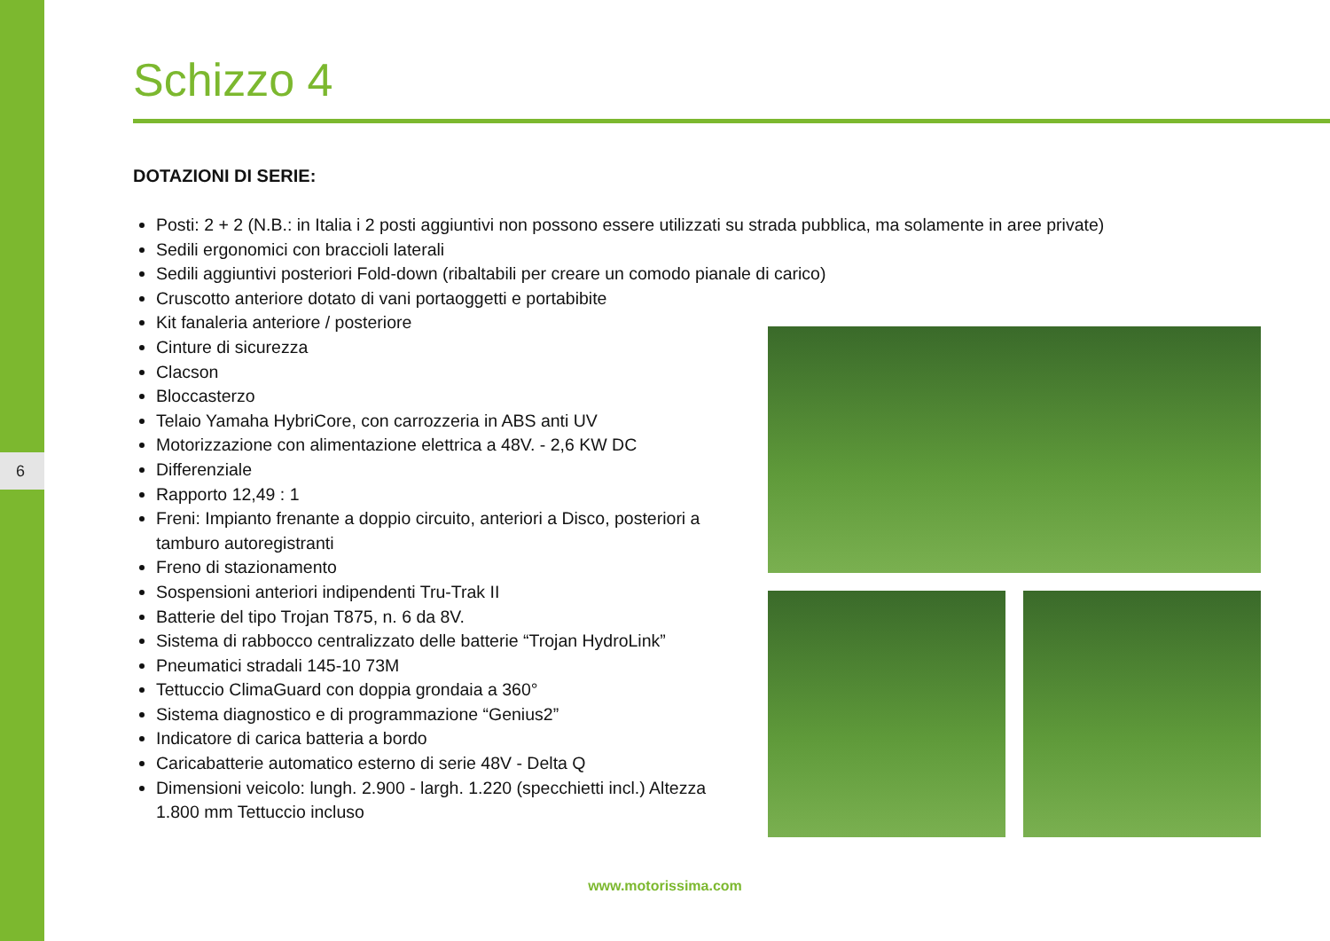6
Schizzo 4
DOTAZIONI DI SERIE:
Posti: 2 + 2 (N.B.: in Italia i 2 posti aggiuntivi non possono essere utilizzati su strada pubblica, ma solamente in aree private)
Sedili ergonomici con braccioli laterali
Sedili aggiuntivi posteriori Fold-down (ribaltabili per creare un comodo pianale di carico)
Cruscotto anteriore dotato di vani portaoggetti e portabibite
Kit fanaleria anteriore / posteriore
Cinture di sicurezza
Clacson
Bloccasterzo
Telaio Yamaha HybriCore, con carrozzeria in ABS anti UV
Motorizzazione con alimentazione elettrica a 48V. - 2,6 KW DC
Differenziale
Rapporto 12,49 : 1
Freni: Impianto frenante a doppio circuito, anteriori a Disco, posteriori a tamburo autoregistranti
Freno di stazionamento
Sospensioni anteriori indipendenti Tru-Trak II
Batterie del tipo Trojan T875, n. 6 da 8V.
Sistema di rabbocco centralizzato delle batterie “Trojan HydroLink”
Pneumatici stradali 145-10 73M
Tettuccio ClimaGuard con doppia grondaia a 360°
Sistema diagnostico e di programmazione “Genius2”
Indicatore di carica batteria a bordo
Caricabatterie automatico esterno di serie 48V - Delta Q
Dimensioni veicolo: lungh. 2.900 - largh. 1.220 (specchietti incl.) Altezza 1.800 mm Tettuccio incluso
www.motorissima.com